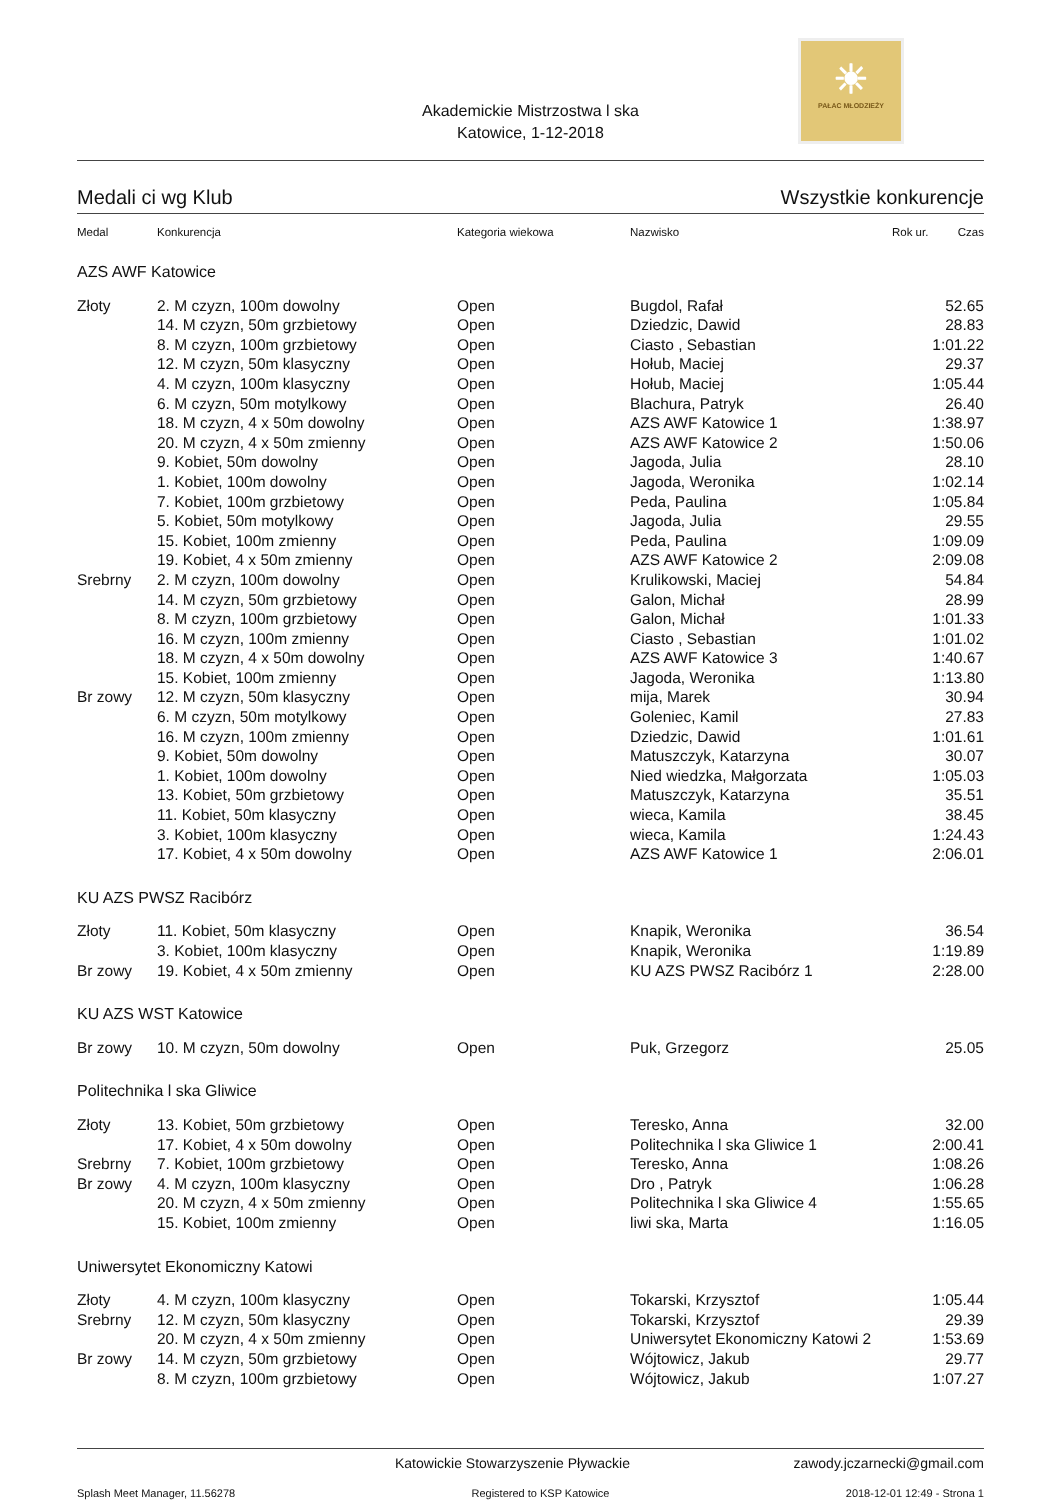☀
PAŁAC MŁODZIEŻY
Akademickie Mistrzostwa l ska
Katowice, 1-12-2018
Medali ci wg Klub Wszystkie konkurencje
| Medal | Konkurencja | Kategoria wiekowa | Nazwisko | Rok ur. | Czas |
| --- | --- | --- | --- | --- | --- |
| AZS AWF Katowice | | | | | |
| Złoty | 2. M czyzn, 100m dowolny | Open | Bugdol, Rafał | | 52.65 |
| | 14. M czyzn, 50m grzbietowy | Open | Dziedzic, Dawid | | 28.83 |
| | 8. M czyzn, 100m grzbietowy | Open | Ciasto , Sebastian | | 1:01.22 |
| | 12. M czyzn, 50m klasyczny | Open | Hołub, Maciej | | 29.37 |
| | 4. M czyzn, 100m klasyczny | Open | Hołub, Maciej | | 1:05.44 |
| | 6. M czyzn, 50m motylkowy | Open | Blachura, Patryk | | 26.40 |
| | 18. M czyzn, 4 x 50m dowolny | Open | AZS AWF Katowice 1 | | 1:38.97 |
| | 20. M czyzn, 4 x 50m zmienny | Open | AZS AWF Katowice 2 | | 1:50.06 |
| | 9. Kobiet, 50m dowolny | Open | Jagoda, Julia | | 28.10 |
| | 1. Kobiet, 100m dowolny | Open | Jagoda, Weronika | | 1:02.14 |
| | 7. Kobiet, 100m grzbietowy | Open | Peda, Paulina | | 1:05.84 |
| | 5. Kobiet, 50m motylkowy | Open | Jagoda, Julia | | 29.55 |
| | 15. Kobiet, 100m zmienny | Open | Peda, Paulina | | 1:09.09 |
| | 19. Kobiet, 4 x 50m zmienny | Open | AZS AWF Katowice 2 | | 2:09.08 |
| Srebrny | 2. M czyzn, 100m dowolny | Open | Krulikowski, Maciej | | 54.84 |
| | 14. M czyzn, 50m grzbietowy | Open | Galon, Michał | | 28.99 |
| | 8. M czyzn, 100m grzbietowy | Open | Galon, Michał | | 1:01.33 |
| | 16. M czyzn, 100m zmienny | Open | Ciasto , Sebastian | | 1:01.02 |
| | 18. M czyzn, 4 x 50m dowolny | Open | AZS AWF Katowice 3 | | 1:40.67 |
| | 15. Kobiet, 100m zmienny | Open | Jagoda, Weronika | | 1:13.80 |
| Br zowy | 12. M czyzn, 50m klasyczny | Open | mija, Marek | | 30.94 |
| | 6. M czyzn, 50m motylkowy | Open | Goleniec, Kamil | | 27.83 |
| | 16. M czyzn, 100m zmienny | Open | Dziedzic, Dawid | | 1:01.61 |
| | 9. Kobiet, 50m dowolny | Open | Matuszczyk, Katarzyna | | 30.07 |
| | 1. Kobiet, 100m dowolny | Open | Nied wiedzka, Małgorzata | | 1:05.03 |
| | 13. Kobiet, 50m grzbietowy | Open | Matuszczyk, Katarzyna | | 35.51 |
| | 11. Kobiet, 50m klasyczny | Open | wieca, Kamila | | 38.45 |
| | 3. Kobiet, 100m klasyczny | Open | wieca, Kamila | | 1:24.43 |
| | 17. Kobiet, 4 x 50m dowolny | Open | AZS AWF Katowice 1 | | 2:06.01 |
| KU AZS PWSZ Racibórz | | | | | |
| Złoty | 11. Kobiet, 50m klasyczny | Open | Knapik, Weronika | | 36.54 |
| | 3. Kobiet, 100m klasyczny | Open | Knapik, Weronika | | 1:19.89 |
| Br zowy | 19. Kobiet, 4 x 50m zmienny | Open | KU AZS PWSZ Racibórz 1 | | 2:28.00 |
| KU AZS WST Katowice | | | | | |
| Br zowy | 10. M czyzn, 50m dowolny | Open | Puk, Grzegorz | | 25.05 |
| Politechnika l ska Gliwice | | | | | |
| Złoty | 13. Kobiet, 50m grzbietowy | Open | Teresko, Anna | | 32.00 |
| | 17. Kobiet, 4 x 50m dowolny | Open | Politechnika l ska Gliwice 1 | | 2:00.41 |
| Srebrny | 7. Kobiet, 100m grzbietowy | Open | Teresko, Anna | | 1:08.26 |
| Br zowy | 4. M czyzn, 100m klasyczny | Open | Dro , Patryk | | 1:06.28 |
| | 20. M czyzn, 4 x 50m zmienny | Open | Politechnika l ska Gliwice 4 | | 1:55.65 |
| | 15. Kobiet, 100m zmienny | Open | liwi ska, Marta | | 1:16.05 |
| Uniwersytet Ekonomiczny Katowi | | | | | |
| Złoty | 4. M czyzn, 100m klasyczny | Open | Tokarski, Krzysztof | | 1:05.44 |
| Srebrny | 12. M czyzn, 50m klasyczny | Open | Tokarski, Krzysztof | | 29.39 |
| | 20. M czyzn, 4 x 50m zmienny | Open | Uniwersytet Ekonomiczny Katowi 2 | | 1:53.69 |
| Br zowy | 14. M czyzn, 50m grzbietowy | Open | Wójtowicz, Jakub | | 29.77 |
| | 8. M czyzn, 100m grzbietowy | Open | Wójtowicz, Jakub | | 1:07.27 |
Katowickie Stowarzyszenie Pływackie zawody.jczarnecki@gmail.com
Splash Meet Manager, 11.56278 Registered to KSP Katowice 2018-12-01 12:49 - Strona 1